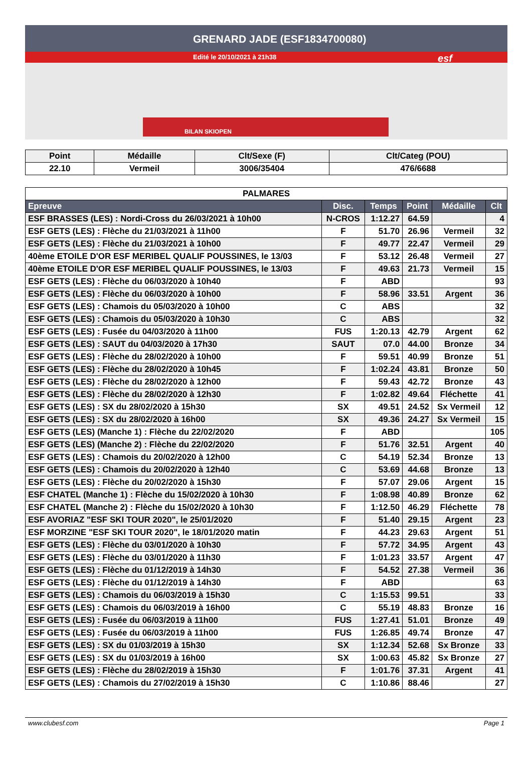GRENARD JADE (ESF1834700080)
Edité le 20/10/2021 à 21h38
esf
BILAN SKIOPEN
| Point | Médaille | Clt/Sexe (F) | Clt/Categ (POU) |
| --- | --- | --- | --- |
| 22.10 | Vermeil | 3006/35404 | 476/6688 |
| PALMARES | | | | | |
| Epreuve | Disc. | Temps | Point | Médaille | Clt |
| ESF BRASSES (LES) : Nordi-Cross du 26/03/2021 à 10h00 | N-CROS | 1:12.27 | 64.59 | | 4 |
| ESF GETS (LES) : Flèche du 21/03/2021 à 11h00 | F | 51.70 | 26.96 | Vermeil | 32 |
| ESF GETS (LES) : Flèche du 21/03/2021 à 10h00 | F | 49.77 | 22.47 | Vermeil | 29 |
| 40ème ETOILE D'OR ESF MERIBEL QUALIF POUSSINES, le 13/03 | F | 53.12 | 26.48 | Vermeil | 27 |
| 40ème ETOILE D'OR ESF MERIBEL QUALIF POUSSINES, le 13/03 | F | 49.63 | 21.73 | Vermeil | 15 |
| ESF GETS (LES) : Flèche du 06/03/2020 à 10h40 | F | ABD | | | 93 |
| ESF GETS (LES) : Flèche du 06/03/2020 à 10h00 | F | 58.96 | 33.51 | Argent | 36 |
| ESF GETS (LES) : Chamois du 05/03/2020 à 10h00 | C | ABS | | | 32 |
| ESF GETS (LES) : Chamois du 05/03/2020 à 10h30 | C | ABS | | | 32 |
| ESF GETS (LES) : Fusée du 04/03/2020 à 11h00 | FUS | 1:20.13 | 42.79 | Argent | 62 |
| ESF GETS (LES) : SAUT du 04/03/2020 à 17h30 | SAUT | 07.0 | 44.00 | Bronze | 34 |
| ESF GETS (LES) : Flèche du 28/02/2020 à 10h00 | F | 59.51 | 40.99 | Bronze | 51 |
| ESF GETS (LES) : Flèche du 28/02/2020 à 10h45 | F | 1:02.24 | 43.81 | Bronze | 50 |
| ESF GETS (LES) : Flèche du 28/02/2020 à 12h00 | F | 59.43 | 42.72 | Bronze | 43 |
| ESF GETS (LES) : Flèche du 28/02/2020 à 12h30 | F | 1:02.82 | 49.64 | Fléchette | 41 |
| ESF GETS (LES) : SX du 28/02/2020 à 15h30 | SX | 49.51 | 24.52 | Sx Vermeil | 12 |
| ESF GETS (LES) : SX du 28/02/2020 à 16h00 | SX | 49.36 | 24.27 | Sx Vermeil | 15 |
| ESF GETS (LES) (Manche 1) : Flèche du 22/02/2020 | F | ABD | | | 105 |
| ESF GETS (LES) (Manche 2) : Flèche du 22/02/2020 | F | 51.76 | 32.51 | Argent | 40 |
| ESF GETS (LES) : Chamois du 20/02/2020 à 12h00 | C | 54.19 | 52.34 | Bronze | 13 |
| ESF GETS (LES) : Chamois du 20/02/2020 à 12h40 | C | 53.69 | 44.68 | Bronze | 13 |
| ESF GETS (LES) : Flèche du 20/02/2020 à 15h30 | F | 57.07 | 29.06 | Argent | 15 |
| ESF CHATEL (Manche 1) : Flèche du 15/02/2020 à 10h30 | F | 1:08.98 | 40.89 | Bronze | 62 |
| ESF CHATEL (Manche 2) : Flèche du 15/02/2020 à 10h30 | F | 1:12.50 | 46.29 | Fléchette | 78 |
| ESF AVORIAZ "ESF SKI TOUR 2020", le 25/01/2020 | F | 51.40 | 29.15 | Argent | 23 |
| ESF MORZINE "ESF SKI TOUR 2020", le 18/01/2020 matin | F | 44.23 | 29.63 | Argent | 51 |
| ESF GETS (LES) : Flèche du 03/01/2020 à 10h30 | F | 57.72 | 34.95 | Argent | 43 |
| ESF GETS (LES) : Flèche du 03/01/2020 à 11h30 | F | 1:01.23 | 33.57 | Argent | 47 |
| ESF GETS (LES) : Flèche du 01/12/2019 à 14h30 | F | 54.52 | 27.38 | Vermeil | 36 |
| ESF GETS (LES) : Flèche du 01/12/2019 à 14h30 | F | ABD | | | 63 |
| ESF GETS (LES) : Chamois du 06/03/2019 à 15h30 | C | 1:15.53 | 99.51 | | 33 |
| ESF GETS (LES) : Chamois du 06/03/2019 à 16h00 | C | 55.19 | 48.83 | Bronze | 16 |
| ESF GETS (LES) : Fusée du 06/03/2019 à 11h00 | FUS | 1:27.41 | 51.01 | Bronze | 49 |
| ESF GETS (LES) : Fusée du 06/03/2019 à 11h00 | FUS | 1:26.85 | 49.74 | Bronze | 47 |
| ESF GETS (LES) : SX du 01/03/2019 à 15h30 | SX | 1:12.34 | 52.68 | Sx Bronze | 33 |
| ESF GETS (LES) : SX du 01/03/2019 à 16h00 | SX | 1:00.63 | 45.82 | Sx Bronze | 27 |
| ESF GETS (LES) : Flèche du 28/02/2019 à 15h30 | F | 1:01.76 | 37.31 | Argent | 41 |
| ESF GETS (LES) : Chamois du 27/02/2019 à 15h30 | C | 1:10.86 | 88.46 | | 27 |
www.clubesf.com Page 1